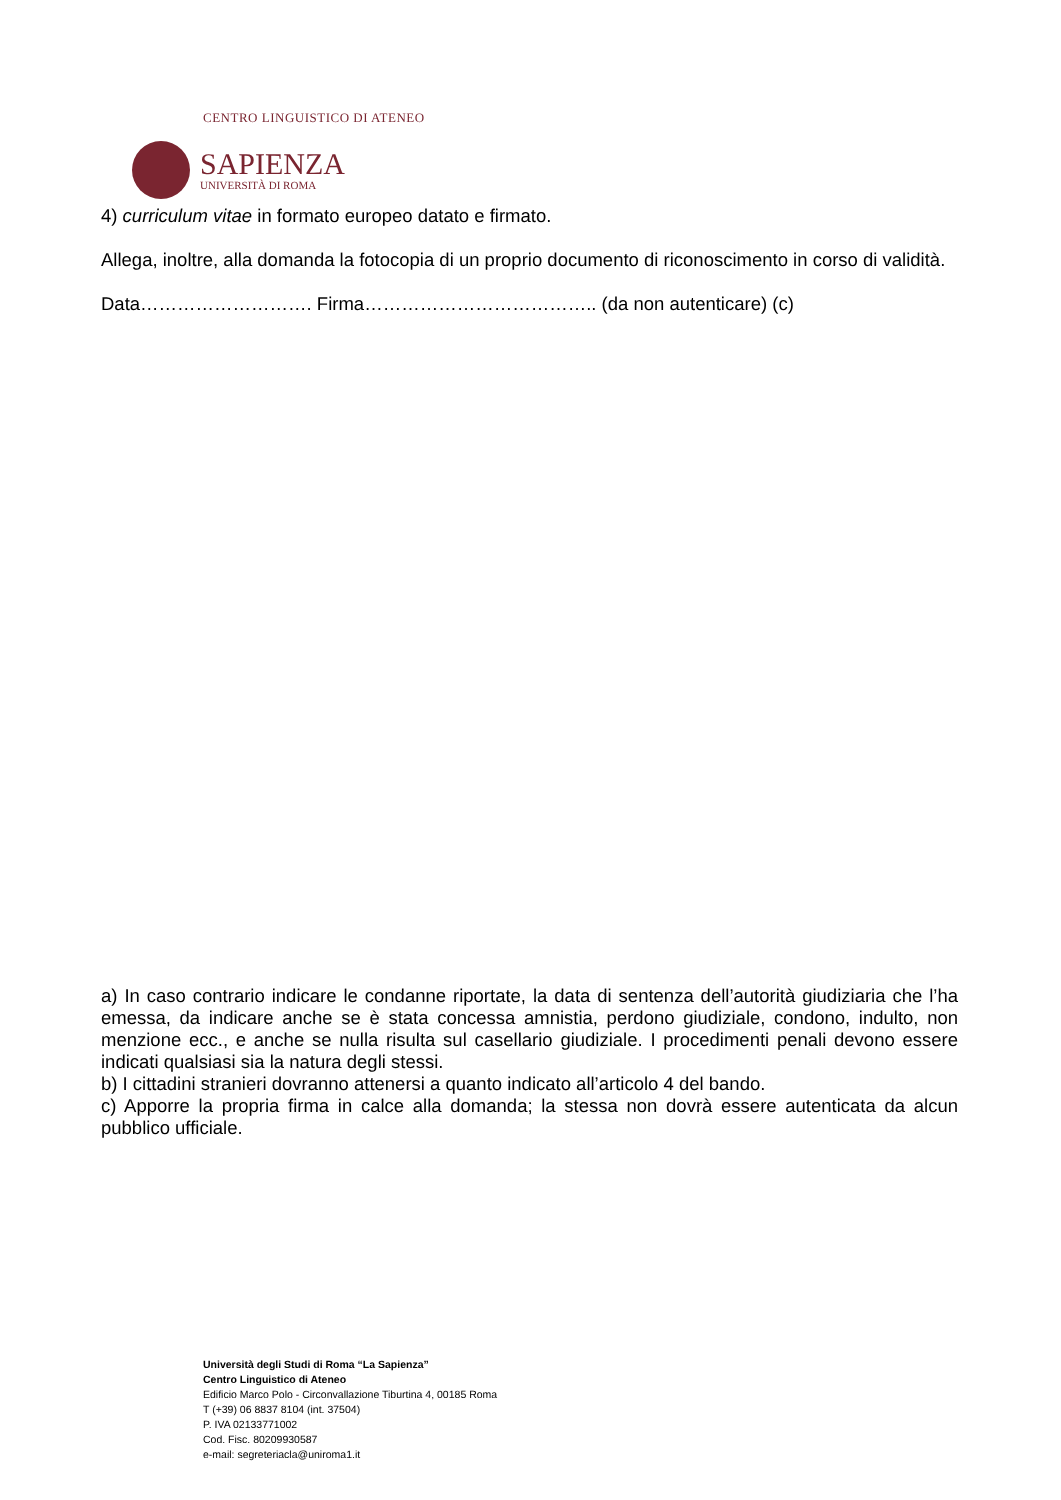CENTRO LINGUISTICO DI ATENEO
SAPIENZA
UNIVERSITÀ DI ROMA
4) curriculum vitae in formato europeo datato e firmato.
Allega, inoltre, alla domanda la fotocopia di un proprio documento di riconoscimento in corso di validità.
Data………………………. Firma……………………………….. (da non autenticare) (c)
a) In caso contrario indicare le condanne riportate, la data di sentenza dell’autorità giudiziaria che l’ha emessa, da indicare anche se è stata concessa amnistia, perdono giudiziale, condono, indulto, non menzione ecc., e anche se nulla risulta sul casellario giudiziale. I procedimenti penali devono essere indicati qualsiasi sia la natura degli stessi.
b) I cittadini stranieri dovranno attenersi a quanto indicato all’articolo 4 del bando.
c) Apporre la propria firma in calce alla domanda; la stessa non dovrà essere autenticata da alcun pubblico ufficiale.
Università degli Studi di Roma “La Sapienza”
Centro Linguistico di Ateneo
Edificio Marco Polo - Circonvallazione Tiburtina 4, 00185 Roma
T (+39) 06 8837 8104 (int. 37504)
P. IVA 02133771002
Cod. Fisc. 80209930587
e-mail: segreteriacla@uniroma1.it